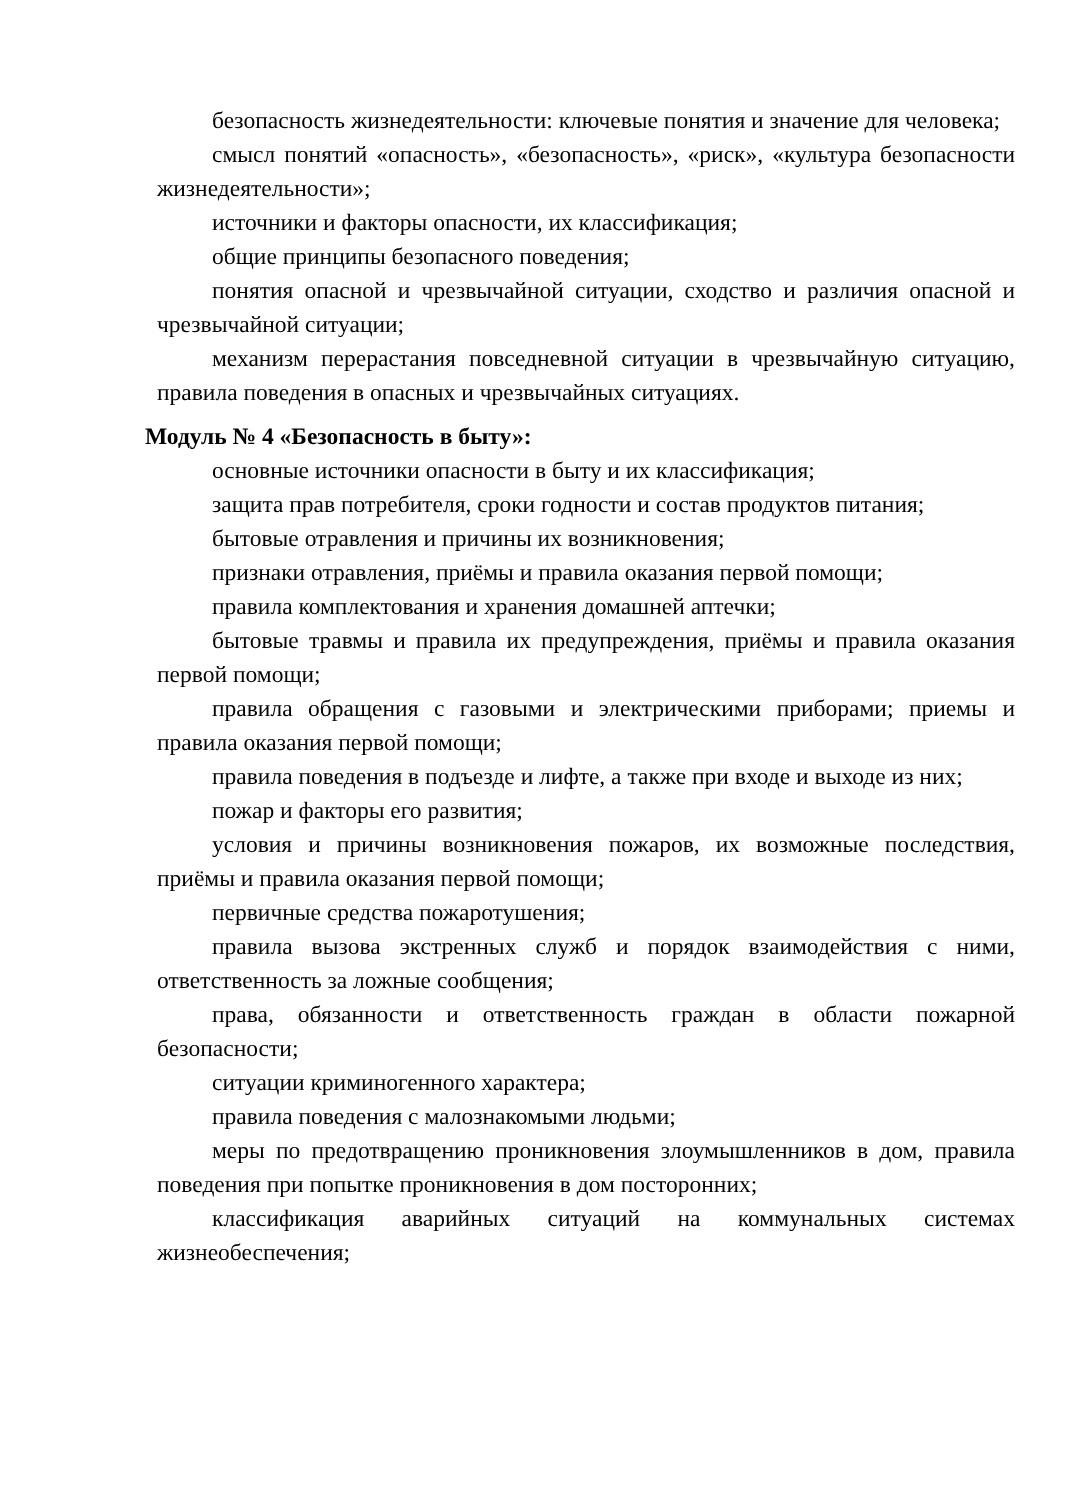безопасность жизнедеятельности: ключевые понятия и значение для человека;
смысл понятий «опасность», «безопасность», «риск», «культура безопасности жизнедеятельности»;
источники и факторы опасности, их классификация;
общие принципы безопасного поведения;
понятия опасной и чрезвычайной ситуации, сходство и различия опасной и чрезвычайной ситуации;
механизм перерастания повседневной ситуации в чрезвычайную ситуацию, правила поведения в опасных и чрезвычайных ситуациях.
Модуль № 4 «Безопасность в быту»:
основные источники опасности в быту и их классификация;
защита прав потребителя, сроки годности и состав продуктов питания;
бытовые отравления и причины их возникновения;
признаки отравления, приёмы и правила оказания первой помощи;
правила комплектования и хранения домашней аптечки;
бытовые травмы и правила их предупреждения, приёмы и правила оказания первой помощи;
правила обращения с газовыми и электрическими приборами; приемы и правила оказания первой помощи;
правила поведения в подъезде и лифте, а также при входе и выходе из них;
пожар и факторы его развития;
условия и причины возникновения пожаров, их возможные последствия, приёмы и правила оказания первой помощи;
первичные средства пожаротушения;
правила вызова экстренных служб и порядок взаимодействия с ними, ответственность за ложные сообщения;
права, обязанности и ответственность граждан в области пожарной безопасности;
ситуации криминогенного характера;
правила поведения с малознакомыми людьми;
меры по предотвращению проникновения злоумышленников в дом, правила поведения при попытке проникновения в дом посторонних;
классификация аварийных ситуаций на коммунальных системах жизнеобеспечения;